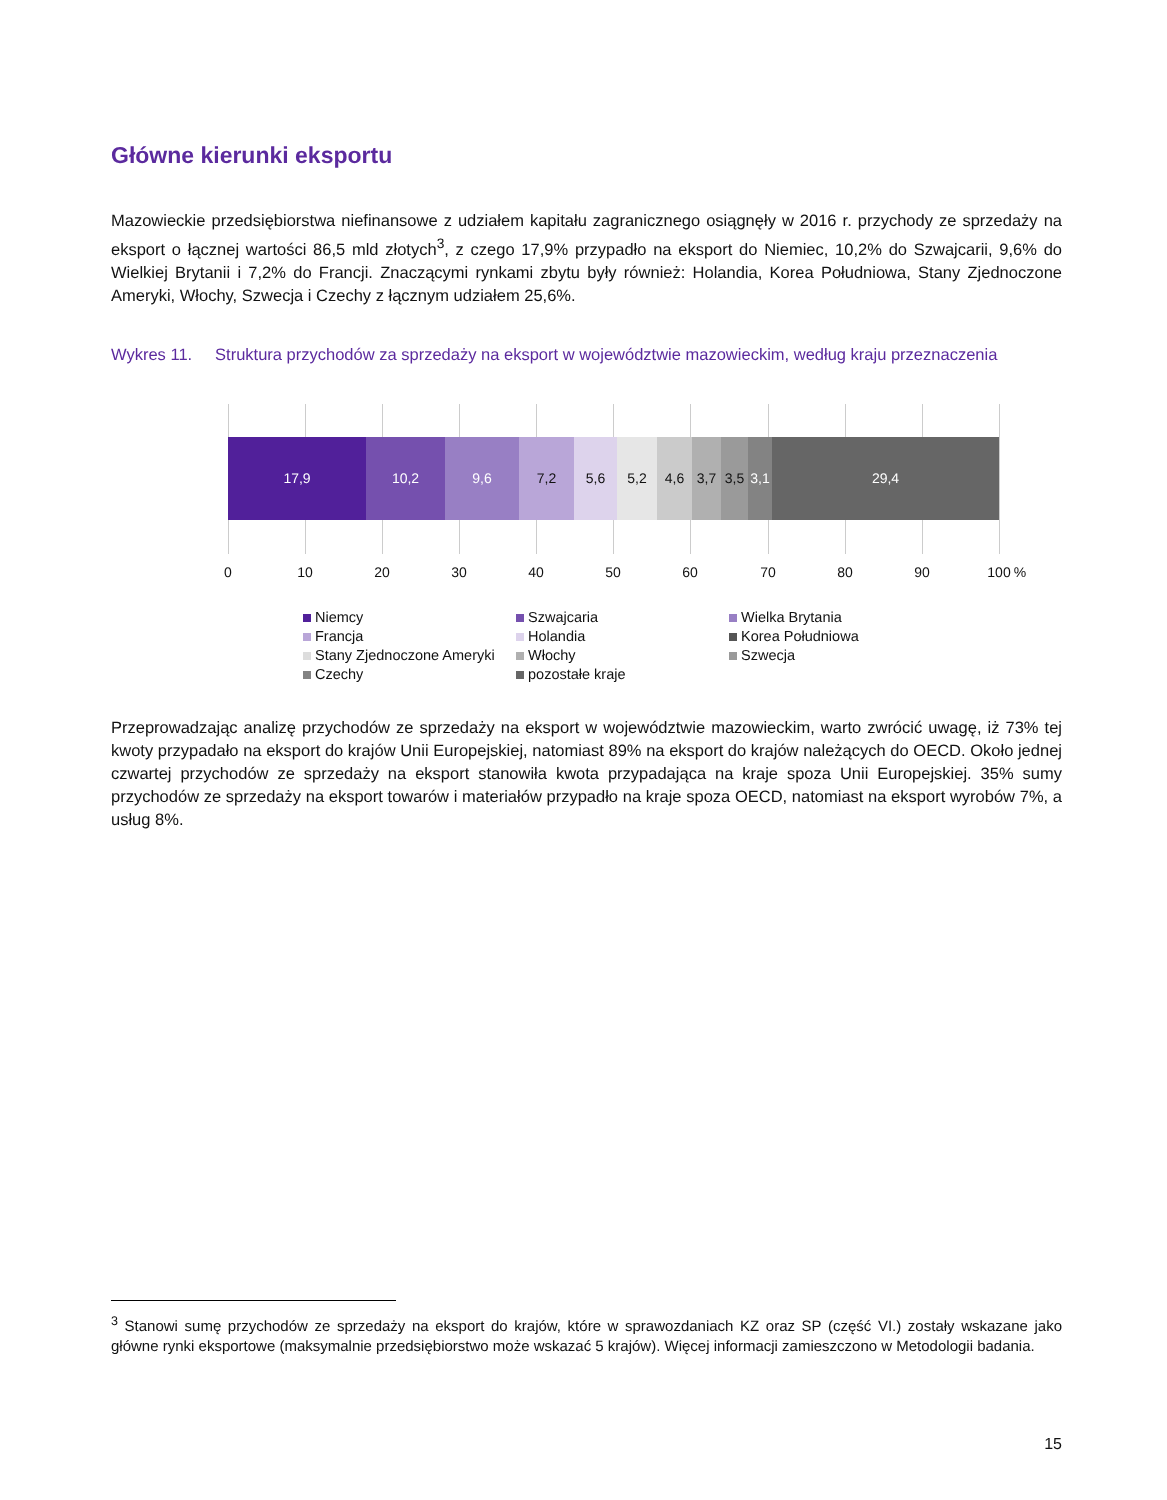Główne kierunki eksportu
Mazowieckie przedsiębiorstwa niefinansowe z udziałem kapitału zagranicznego osiągnęły w 2016 r. przychody ze sprzedaży na eksport o łącznej wartości 86,5 mld złotych<sup>3</sup>, z czego 17,9% przypadło na eksport do Niemiec, 10,2% do Szwajcarii, 9,6% do Wielkiej Brytanii i 7,2% do Francji. Znaczącymi rynkami zbytu były również: Holandia, Korea Południowa, Stany Zjednoczone Ameryki, Włochy, Szwecja i Czechy z łącznym udziałem 25,6%.
Wykres 11. Struktura przychodów za sprzedaży na eksport w województwie mazowieckim, według kraju przeznaczenia
17,9 10,2 9,6 7,2 5,6 5,2 4,6 3,7 3,5 3,1
29,4
0 10 20 30 40 50 60 70 80 90 100 %
Niemcy Szwajcaria Wielka Brytania Francja Holandia Korea Południowa Stany Zjednoczone Ameryki Włochy Szwecja Czechy pozostałe kraje
Przeprowadzając analizę przychodów ze sprzedaży na eksport w województwie mazowieckim, warto zwrócić uwagę, iż 73% tej kwoty przypadało na eksport do krajów Unii Europejskiej, natomiast 89% na eksport do krajów należących do OECD. Około jednej czwartej przychodów ze sprzedaży na eksport stanowiła kwota przypadająca na kraje spoza Unii Europejskiej. 35% sumy przychodów ze sprzedaży na eksport towarów i materiałów przypadło na kraje spoza OECD, natomiast na eksport wyrobów 7%, a usług 8%.
<sup>3</sup> Stanowi sumę przychodów ze sprzedaży na eksport do krajów, które w sprawozdaniach KZ oraz SP (część VI.) zostały wskazane jako główne rynki eksportowe (maksymalnie przedsiębiorstwo może wskazać 5 krajów). Więcej informacji zamieszczono w Metodologii badania.
15